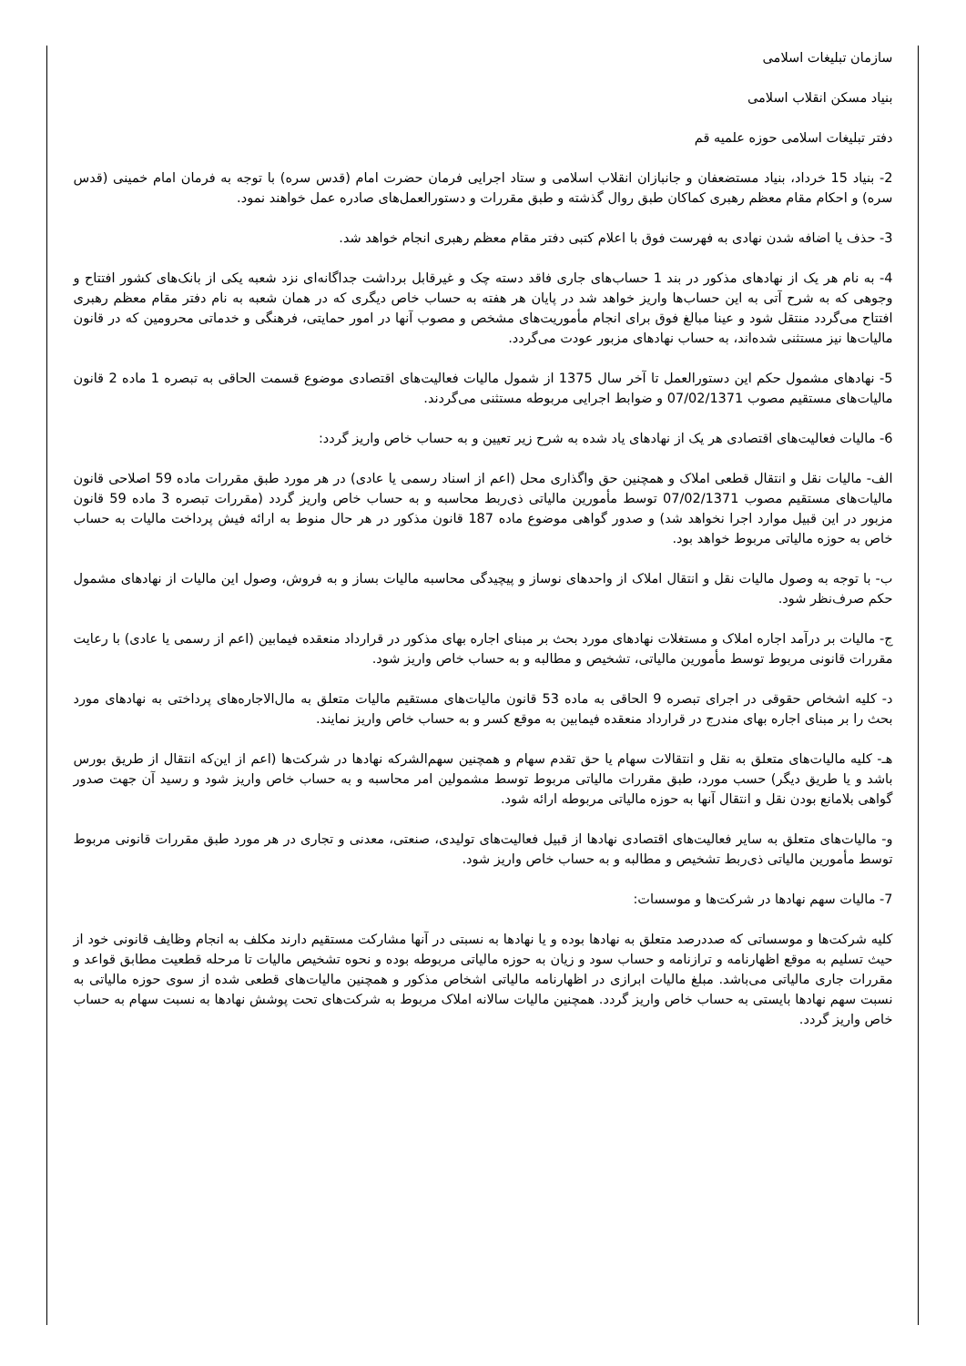سازمان تبلیغات اسلامی
بنیاد مسکن انقلاب اسلامی
دفتر تبلیغات اسلامی حوزه علمیه قم
2- بنیاد 15 خرداد، بنیاد مستضعفان و جانبازان انقلاب اسلامی و ستاد اجرایی فرمان حضرت امام (قدس سره) با توجه به فرمان امام خمینی (قدس سره) و احکام مقام معظم رهبری کماکان طبق روال گذشته و طبق مقررات و دستورالعمل‌های صادره عمل خواهند نمود.
3- حذف یا اضافه شدن نهادی به فهرست فوق با اعلام کتبی دفتر مقام معظم رهبری انجام خواهد شد.
4- به نام هر یک از نهادهای مذکور در بند 1 حساب‌های جاری فاقد دسته چک و غیرقابل برداشت جداگانه‌ای نزد شعبه یکی از بانک‌های کشور افتتاح و وجوهی که به شرح آتی به این حساب‌ها واریز خواهد شد در پایان هر هفته به حساب خاص دیگری که در همان شعبه به نام دفتر مقام معظم رهبری افتتاح می‌گردد منتقل شود و عینا مبالغ فوق برای انجام مأموریت‌های مشخص و مصوب آنها در امور حمایتی، فرهنگی و خدماتی محرومین که در قانون مالیات‌ها نیز مستثنی شده‌اند، به حساب نهادهای مزبور عودت می‌گردد.
5- نهادهای مشمول حکم این دستورالعمل تا آخر سال 1375 از شمول مالیات فعالیت‌های اقتصادی موضوع قسمت الحاقی به تبصره 1 ماده 2 قانون مالیات‌های مستقیم مصوب 07/02/1371 و ضوابط اجرایی مربوطه مستثنی می‌گردند.
6- مالیات فعالیت‌های اقتصادی هر یک از نهادهای یاد شده به شرح زیر تعیین و به حساب خاص واریز گردد:
الف- مالیات نقل و انتقال قطعی املاک و همچنین حق واگذاری محل (اعم از اسناد رسمی یا عادی) در هر مورد طبق مقررات ماده 59 اصلاحی قانون مالیات‌های مستقیم مصوب 07/02/1371 توسط مأمورین مالیاتی ذی‌ربط محاسبه و به حساب خاص واریز گردد (مقررات تبصره 3 ماده 59 قانون مزبور در این قبیل موارد اجرا نخواهد شد) و صدور گواهی موضوع ماده 187 قانون مذکور در هر حال منوط به ارائه فیش پرداخت مالیات به حساب خاص به حوزه مالیاتی مربوط خواهد بود.
ب- با توجه به وصول مالیات نقل و انتقال املاک از واحدهای نوساز و پیچیدگی محاسبه مالیات بساز و به فروش، وصول این مالیات از نهادهای مشمول حکم صرف‌نظر شود.
ج- مالیات بر درآمد اجاره املاک و مستغلات نهادهای مورد بحث بر مبنای اجاره بهای مذکور در قرارداد منعقده فیمابین (اعم از رسمی یا عادی) با رعایت مقررات قانونی مربوط توسط مأمورین مالیاتی، تشخیص و مطالبه و به حساب خاص واریز شود.
د- کلیه اشخاص حقوقی در اجرای تبصره 9 الحاقی به ماده 53 قانون مالیات‌های مستقیم مالیات متعلق به مال‌الاجاره‌های پرداختی به نهادهای مورد بحث را بر مبنای اجاره بهای مندرج در قرارداد منعقده فیمابین به موقع کسر و به حساب خاص واریز نمایند.
هـ- کلیه مالیات‌های متعلق به نقل و انتقالات سهام یا حق تقدم سهام و همچنین سهم‌الشرکه نهادها در شرکت‌ها (اعم از این‌که انتقال از طریق بورس باشد و یا طریق دیگر) حسب مورد، طبق مقررات مالیاتی مربوط توسط مشمولین امر محاسبه و به حساب خاص واریز شود و رسید آن جهت صدور گواهی بلامانع بودن نقل و انتقال آنها به حوزه مالیاتی مربوطه ارائه شود.
و- مالیات‌های متعلق به سایر فعالیت‌های اقتصادی نهادها از قبیل فعالیت‌های تولیدی، صنعتی، معدنی و تجاری در هر مورد طبق مقررات قانونی مربوط توسط مأمورین مالیاتی ذی‌ربط تشخیص و مطالبه و به حساب خاص واریز شود.
7- مالیات سهم نهادها در شرکت‌ها و موسسات:
کلیه شرکت‌ها و موسساتی که صددرصد متعلق به نهادها بوده و یا نهادها به نسبتی در آنها مشارکت مستقیم دارند مکلف به انجام وظایف قانونی خود از حیث تسلیم به موقع اظهارنامه و ترازنامه و حساب سود و زیان به حوزه مالیاتی مربوطه بوده و نحوه تشخیص مالیات تا مرحله قطعیت مطابق قواعد و مقررات جاری مالیاتی می‌باشد. مبلغ مالیات ابرازی در اظهارنامه مالیاتی اشخاص مذکور و همچنین مالیات‌های قطعی شده از سوی حوزه مالیاتی به نسبت سهم نهادها بایستی به حساب خاص واریز گردد. همچنین مالیات سالانه املاک مربوط به شرکت‌های تحت پوشش نهادها به نسبت سهام به حساب خاص واریز گردد.